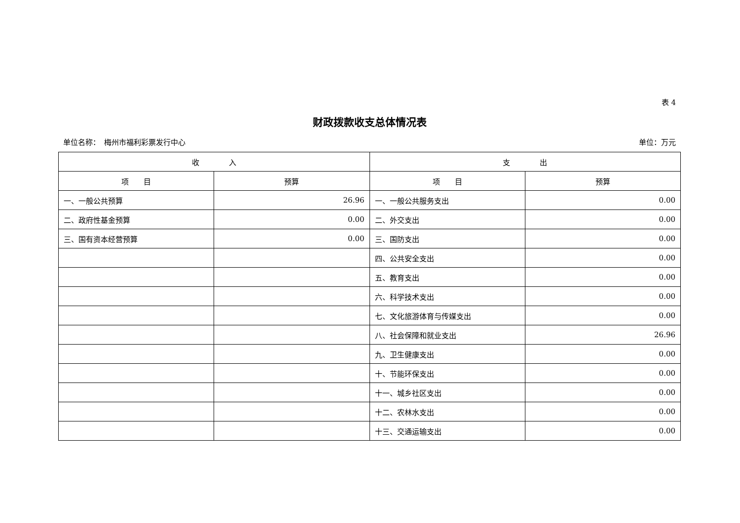表 4
财政拨款收支总体情况表
单位名称：　梅州市福利彩票发行中心 单位：万元
| 收 入 | | 支 出 | |
| --- | --- | --- | --- |
| 项 目 | 预算 | 项 目 | 预算 |
| 一、一般公共预算 | 26.96 | 一、一般公共服务支出 | 0.00 |
| 二、政府性基金预算 | 0.00 | 二、外交支出 | 0.00 |
| 三、国有资本经营预算 | 0.00 | 三、国防支出 | 0.00 |
| | | 四、公共安全支出 | 0.00 |
| | | 五、教育支出 | 0.00 |
| | | 六、科学技术支出 | 0.00 |
| | | 七、文化旅游体育与传媒支出 | 0.00 |
| | | 八、社会保障和就业支出 | 26.96 |
| | | 九、卫生健康支出 | 0.00 |
| | | 十、节能环保支出 | 0.00 |
| | | 十一、城乡社区支出 | 0.00 |
| | | 十二、农林水支出 | 0.00 |
| | | 十三、交通运输支出 | 0.00 |